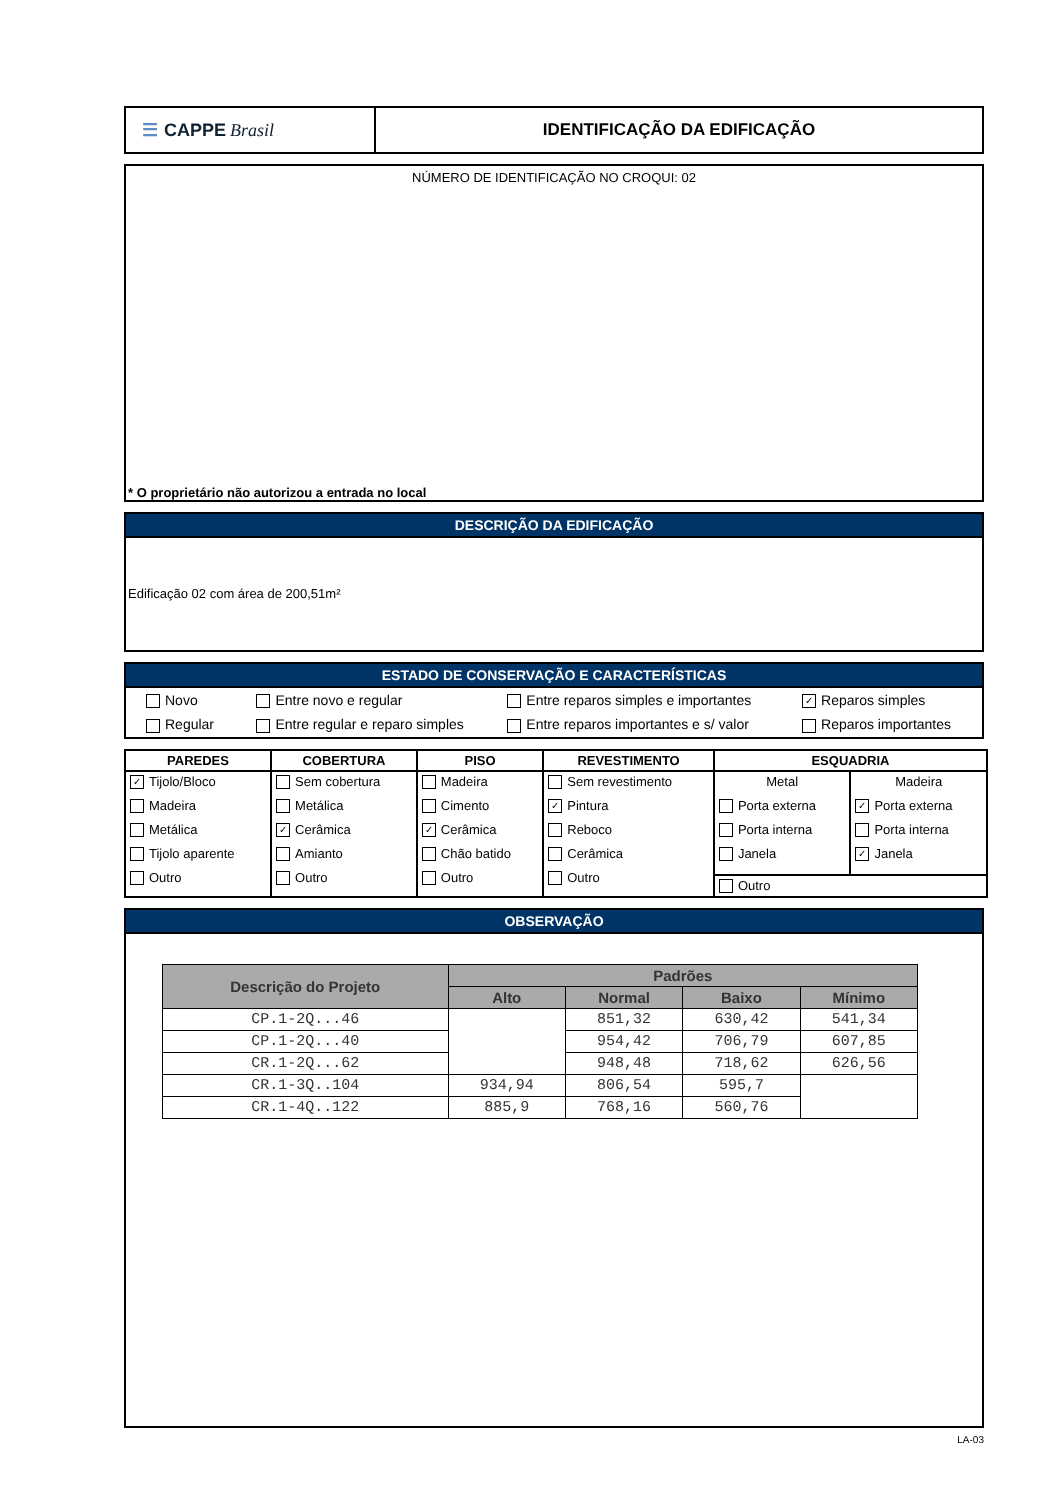☰ CAPPE Brasil
IDENTIFICAÇÃO DA EDIFICAÇÃO
NÚMERO DE IDENTIFICAÇÃO NO CROQUI: 02
* O proprietário não autorizou a entrada no local
DESCRIÇÃO DA EDIFICAÇÃO
Edificação 02 com área de 200,51m²
ESTADO DE CONSERVAÇÃO E CARACTERÍSTICAS
| Novo | Entre novo e regular | Entre reparos simples e importantes | ✓ Reparos simples |
| Regular | Entre regular e reparo simples | Entre reparos importantes e s/ valor | Reparos importantes |
| PAREDES | COBERTURA | PISO | REVESTIMENTO | ESQUADRIA | |
| --- | --- | --- | --- | --- | --- |
| ✓ Tijolo/Bloco Madeira Metálica Tijolo aparente Outro | Sem cobertura Metálica ✓ Cerâmica Amianto Outro | Madeira Cimento ✓ Cerâmica Chão batido Outro | Sem revestimento ✓ Pintura Reboco Cerâmica Outro | Metal Porta externa Porta interna Janela | Madeira ✓ Porta externa Porta interna ✓ Janela |
| | | | | Outro | |
OBSERVAÇÃO
| Descrição do Projeto | Padrões | | | |
| --- | --- | --- | --- | --- |
| | Alto | Normal | Baixo | Mínimo |
| CP.1-2Q...46 | | 851,32 | 630,42 | 541,34 |
| CP.1-2Q...40 | | 954,42 | 706,79 | 607,85 |
| CR.1-2Q...62 | | 948,48 | 718,62 | 626,56 |
| CR.1-3Q..104 | 934,94 | 806,54 | 595,7 | |
| CR.1-4Q..122 | 885,9 | 768,16 | 560,76 | |
LA-03